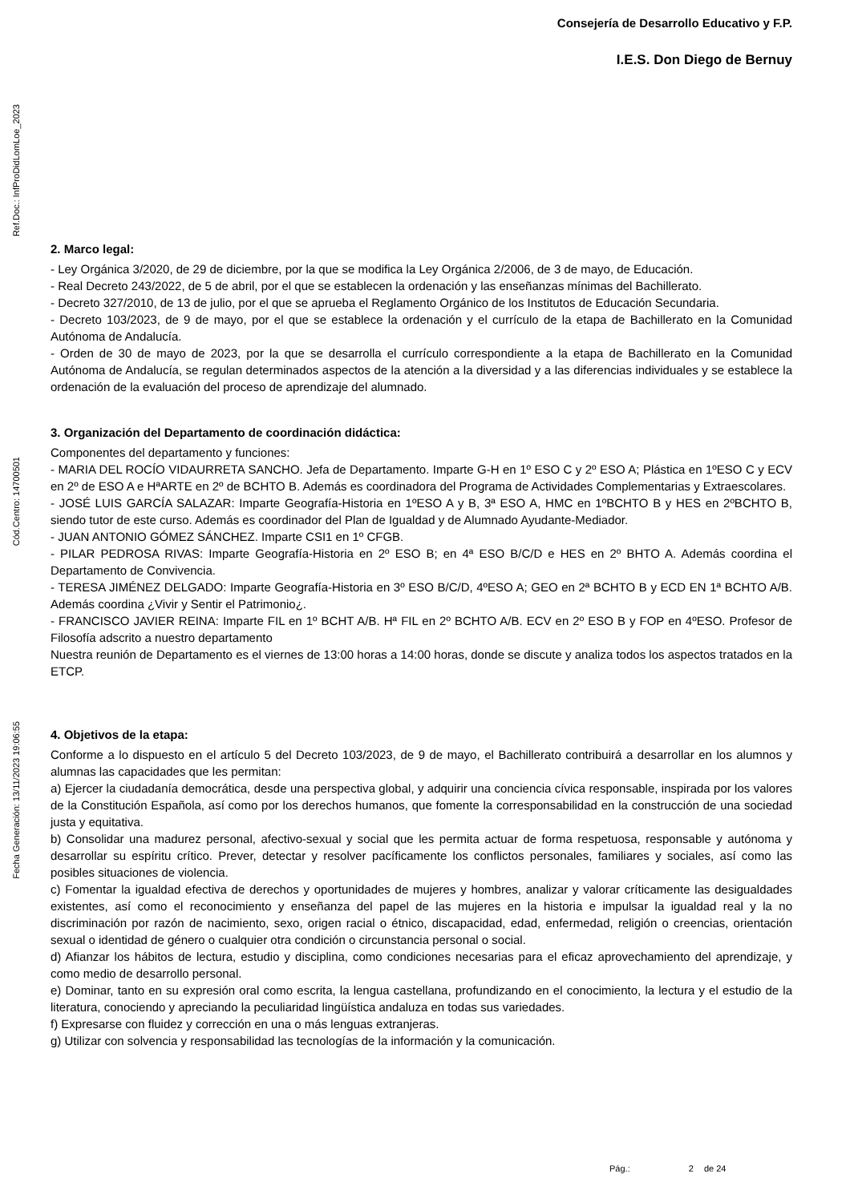Ref.Doc.: InfProDidLomLoe_2023
Cód.Centro: 14700501
Fecha Generación: 13/11/2023 19:06:55
Consejería de Desarrollo Educativo y F.P.
I.E.S. Don Diego de Bernuy
2. Marco legal:
- Ley Orgánica 3/2020, de 29 de diciembre, por la que se modifica la Ley Orgánica 2/2006, de 3 de mayo, de Educación.
- Real Decreto 243/2022, de 5 de abril, por el que se establecen la ordenación y las enseñanzas mínimas del Bachillerato.
- Decreto 327/2010, de 13 de julio, por el que se aprueba el Reglamento Orgánico de los Institutos de Educación Secundaria.
- Decreto 103/2023, de 9 de mayo, por el que se establece la ordenación y el currículo de la etapa de Bachillerato en la Comunidad Autónoma de Andalucía.
- Orden de 30 de mayo de 2023, por la que se desarrolla el currículo correspondiente a la etapa de Bachillerato en la Comunidad Autónoma de Andalucía, se regulan determinados aspectos de la atención a la diversidad y a las diferencias individuales y se establece la ordenación de la evaluación del proceso de aprendizaje del alumnado.
3. Organización del Departamento de coordinación didáctica:
Componentes del departamento y funciones:
- MARIA DEL ROCÍO VIDAURRETA SANCHO. Jefa de Departamento. Imparte G-H en 1º ESO C y 2º ESO A; Plástica en 1ºESO C y ECV en 2º de ESO A e HªARTE en 2º de BCHTO B. Además es coordinadora del Programa de Actividades Complementarias y Extraescolares.
- JOSÉ LUIS GARCÍA SALAZAR: Imparte Geografía-Historia en 1ºESO A y B, 3ª ESO A, HMC en 1ºBCHTO B y HES en 2ºBCHTO B, siendo tutor de este curso. Además es coordinador del Plan de Igualdad y de Alumnado Ayudante-Mediador.
- JUAN ANTONIO GÓMEZ SÁNCHEZ. Imparte CSI1 en 1º CFGB.
- PILAR PEDROSA RIVAS: Imparte Geografía-Historia en 2º ESO B; en 4ª ESO B/C/D e HES en 2º BHTO A. Además coordina el Departamento de Convivencia.
- TERESA JIMÉNEZ DELGADO: Imparte Geografía-Historia en 3º ESO B/C/D, 4ºESO A; GEO en 2ª BCHTO B y ECD EN 1ª BCHTO A/B. Además coordina ¿Vivir y Sentir el Patrimonio¿.
- FRANCISCO JAVIER REINA: Imparte FIL en 1º BCHT A/B. Hª FIL en 2º BCHTO A/B. ECV en 2º ESO B y FOP en 4ºESO. Profesor de Filosofía adscrito a nuestro departamento
Nuestra reunión de Departamento es el viernes de 13:00 horas a 14:00 horas, donde se discute y analiza todos los aspectos tratados en la ETCP.
4. Objetivos de la etapa:
Conforme a lo dispuesto en el artículo 5 del Decreto 103/2023, de 9 de mayo, el Bachillerato contribuirá a desarrollar en los alumnos y alumnas las capacidades que les permitan:
a) Ejercer la ciudadanía democrática, desde una perspectiva global, y adquirir una conciencia cívica responsable, inspirada por los valores de la Constitución Española, así como por los derechos humanos, que fomente la corresponsabilidad en la construcción de una sociedad justa y equitativa.
b) Consolidar una madurez personal, afectivo-sexual y social que les permita actuar de forma respetuosa, responsable y autónoma y desarrollar su espíritu crítico. Prever, detectar y resolver pacíficamente los conflictos personales, familiares y sociales, así como las posibles situaciones de violencia.
c) Fomentar la igualdad efectiva de derechos y oportunidades de mujeres y hombres, analizar y valorar críticamente las desigualdades existentes, así como el reconocimiento y enseñanza del papel de las mujeres en la historia e impulsar la igualdad real y la no discriminación por razón de nacimiento, sexo, origen racial o étnico, discapacidad, edad, enfermedad, religión o creencias, orientación sexual o identidad de género o cualquier otra condición o circunstancia personal o social.
d) Afianzar los hábitos de lectura, estudio y disciplina, como condiciones necesarias para el eficaz aprovechamiento del aprendizaje, y como medio de desarrollo personal.
e) Dominar, tanto en su expresión oral como escrita, la lengua castellana, profundizando en el conocimiento, la lectura y el estudio de la literatura, conociendo y apreciando la peculiaridad lingüística andaluza en todas sus variedades.
f) Expresarse con fluidez y corrección en una o más lenguas extranjeras.
g) Utilizar con solvencia y responsabilidad las tecnologías de la información y la comunicación.
Pág.: 2 de 24